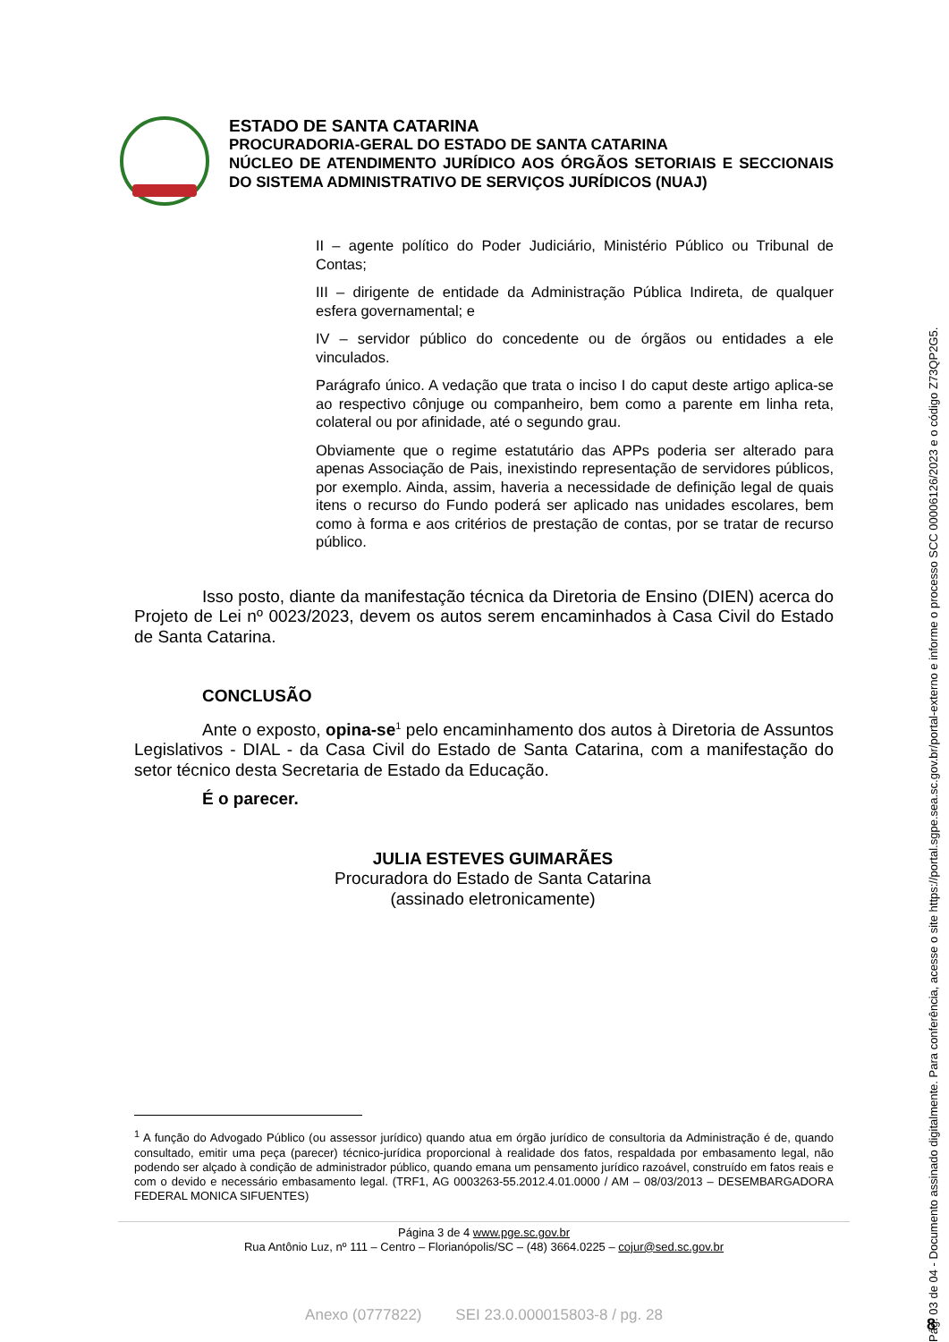ESTADO DE SANTA CATARINA
PROCURADORIA-GERAL DO ESTADO DE SANTA CATARINA
NÚCLEO DE ATENDIMENTO JURÍDICO AOS ÓRGÃOS SETORIAIS E SECCIONAIS DO SISTEMA ADMINISTRATIVO DE SERVIÇOS JURÍDICOS (NUAJ)
II – agente político do Poder Judiciário, Ministério Público ou Tribunal de Contas;
III – dirigente de entidade da Administração Pública Indireta, de qualquer esfera governamental; e
IV – servidor público do concedente ou de órgãos ou entidades a ele vinculados.
Parágrafo único. A vedação que trata o inciso I do caput deste artigo aplica-se ao respectivo cônjuge ou companheiro, bem como a parente em linha reta, colateral ou por afinidade, até o segundo grau.
Obviamente que o regime estatutário das APPs poderia ser alterado para apenas Associação de Pais, inexistindo representação de servidores públicos, por exemplo. Ainda, assim, haveria a necessidade de definição legal de quais itens o recurso do Fundo poderá ser aplicado nas unidades escolares, bem como à forma e aos critérios de prestação de contas, por se tratar de recurso público.
Isso posto, diante da manifestação técnica da Diretoria de Ensino (DIEN) acerca do Projeto de Lei nº 0023/2023, devem os autos serem encaminhados à Casa Civil do Estado de Santa Catarina.
CONCLUSÃO
Ante o exposto, opina-se<sup>1</sup> pelo encaminhamento dos autos à Diretoria de Assuntos Legislativos - DIAL - da Casa Civil do Estado de Santa Catarina, com a manifestação do setor técnico desta Secretaria de Estado da Educação.
É o parecer.
JULIA ESTEVES GUIMARÃES
Procuradora do Estado de Santa Catarina
(assinado eletronicamente)
<sup>1</sup> A função do Advogado Público (ou assessor jurídico) quando atua em órgão jurídico de consultoria da Administração é de, quando consultado, emitir uma peça (parecer) técnico-jurídica proporcional à realidade dos fatos, respaldada por embasamento legal, não podendo ser alçado à condição de administrador público, quando emana um pensamento jurídico razoável, construído em fatos reais e com o devido e necessário embasamento legal. (TRF1, AG 0003263-55.2012.4.01.0000 / AM – 08/03/2013 – DESEMBARGADORA FEDERAL MONICA SIFUENTES)
Página 3 de 4 www.pge.sc.gov.br
Rua Antônio Luz, nº 111 – Centro – Florianópolis/SC – (48) 3664.0225 – cojur@sed.sc.gov.br
Anexo (0777822) SEI 23.0.000015803-8 / pg. 28
Pág. 03 de 04 - Documento assinado digitalmente. Para conferência, acesse o site https://portal.sgpe.sea.sc.gov.br/portal-externo e informe o processo SCC 00006126/2023 e o código Z73QP2G5.
8